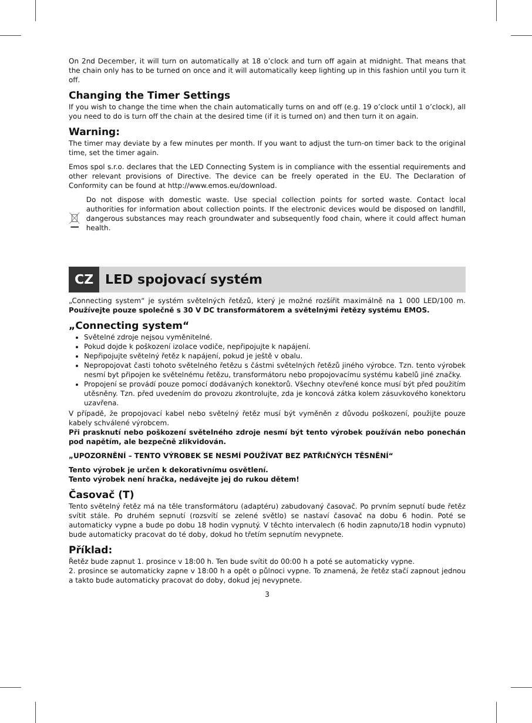On 2nd December, it will turn on automatically at 18 o’clock and turn off again at midnight. That means that the chain only has to be turned on once and it will automatically keep lighting up in this fashion until you turn it off.
Changing the Timer Settings
If you wish to change the time when the chain automatically turns on and off (e.g. 19 o’clock until 1 o’clock), all you need to do is turn off the chain at the desired time (if it is turned on) and then turn it on again.
Warning:
The timer may deviate by a few minutes per month. If you want to adjust the turn-on timer back to the original time, set the timer again.
Emos spol s.r.o. declares that the LED Connecting System is in compliance with the essential requirements and other relevant provisions of Directive. The device can be freely operated in the EU. The Declaration of Conformity can be found at http://www.emos.eu/download.
Do not dispose with domestic waste. Use special collection points for sorted waste. Contact local authorities for information about collection points. If the electronic devices would be disposed on landfill, dangerous substances may reach groundwater and subsequently food chain, where it could affect human health.
CZ LED spojovací systém
„Connecting system“ je systém světelných řetězů, který je možné rozšířit maximálně na 1 000 LED/100 m. Používejte pouze společně s 30 V DC transformátorem a světelnými řetězy systému EMOS.
„Connecting system“
Světelné zdroje nejsou vyměnitelné.
Pokud dojde k poškození izolace vodiče, nepřipojujte k napájení.
Nepřipojujte světelný řetěz k napájení, pokud je ještě v obalu.
Nepropojovat časti tohoto světelného řetězu s částmi světelných řetězů jiného výrobce. Tzn. tento výrobek nesmí byt připojen ke světelnému řetězu, transformátoru nebo propojovacímu systému kabelů jiné značky.
Propojení se provádí pouze pomocí dodávaných konektorů. Všechny otevřené konce musí být před použitím utěsněny. Tzn. před uvedením do provozu zkontrolujte, zda je koncová zátka kolem zásuvkového konektoru uzavřena.
V případě, že propojovací kabel nebo světelný řetěz musí být vyměněn z důvodu poškození, použijte pouze kabely schválené výrobcem.
Při prasknutí nebo poškození světelného zdroje nesmí být tento výrobek používán nebo ponechán pod napětím, ale bezpečně zlikvidován.
„UPOZORNĚNÍ – TENTO VÝROBEK SE NESMÍ POUŽÍVAT BEZ PATŘIČNÝCH TĚSNĚNÍ“
Tento výrobek je určen k dekorativnímu osvětlení.
Tento výrobek není hračka, nedávejte jej do rukou dětem!
Časovač (T)
Tento světelný řetěz má na těle transformátoru (adaptéru) zabudovaný časovač. Po prvním sepnutí bude řetěz svítit stále. Po druhém sepnutí (rozsvítí se zelené světlo) se nastaví časovač na dobu 6 hodin. Poté se automaticky vypne a bude po dobu 18 hodin vypnutý. V těchto intervalech (6 hodin zapnuto/18 hodin vypnuto) bude automaticky pracovat do té doby, dokud ho třetím sepnutím nevypnete.
Příklad:
Řetěz bude zapnut 1. prosince v 18:00 h. Ten bude svítit do 00:00 h a poté se automaticky vypne.
2. prosince se automaticky zapne v 18:00 h a opět o půlnoci vypne. To znamená, že řetěz stačí zapnout jednou a takto bude automaticky pracovat do doby, dokud jej nevypnete.
3